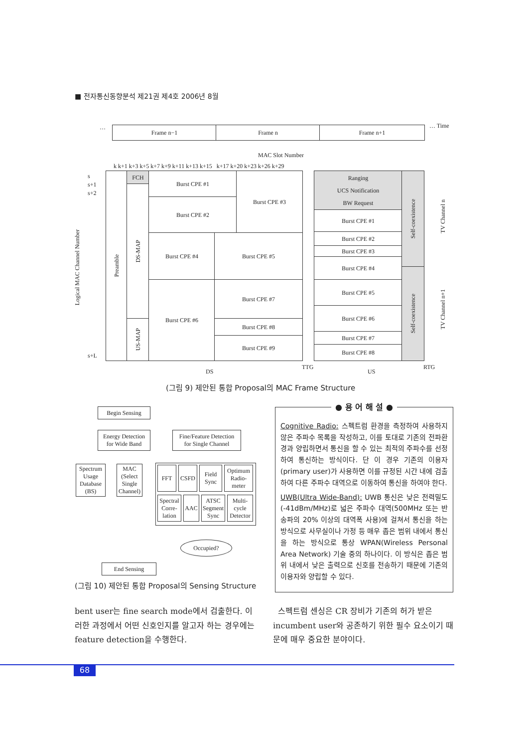■ 전자통신동향분석 제21권 제4호 2006년 8월
… Frame n−1 Frame n Frame n+1 … Time
MAC Slot Number
k k+1 k+3 k+5 k+7 k+9 k+11 k+13 k+15 k+17 k+20 k+23 k+26 k+29
s
s+1
s+2
s+L
Logical MAC Channel Number
Preamble
FCH
DS-MAP
US-MAP
Burst CPE #1
Burst CPE #2
Burst CPE #3
Burst CPE #4 Burst CPE #5
Burst CPE #6 Burst CPE #7
Burst CPE #8
Burst CPE #9
Ranging
UCS Notification
BW Request
Burst CPE #1
Burst CPE #2
Burst CPE #3
Burst CPE #4
Burst CPE #5
Burst CPE #6
Burst CPE #7
Burst CPE #8
Self-coexistence
Self-coexistence
TV Channel n
TV Channel n+1
DS
TTG
US
RTG
(그림 9) 제안된 통합 Proposal의 MAC Frame Structure
Begin Sensing
Energy Detection
for Wide Band
Fine/Feature Detection
for Single Channel
Spectrum Usage Database (BS)
MAC (Select Single Channel)
FFT CSFD
Field Sync
Optimum Radio-meter
Spectral Corre-lation
AAC
ATSC Segment Sync
Multi-cycle Detector
Occupied?
End Sensing
(그림 10) 제안된 통합 Proposal의 Sensing Structure
● 용 어 해 설 ●
Cognitive Radio: 스펙트럼 환경을 측정하여 사용하지 않은 주파수 목록을 작성하고, 이를 토대로 기존의 전파환경과 양립하면서 통신을 할 수 있는 최적의 주파수를 선정하여 통신하는 방식이다. 단 이 경우 기존의 이용자(primary user)가 사용하면 이를 규정된 시간 내에 검출하여 다른 주파수 대역으로 이동하여 통신을 하여야 한다.
UWB(Ultra Wide-Band): UWB 통신은 낮은 전력밀도(-41dBm/MHz)로 넓은 주파수 대역(500MHz 또는 반송파의 20% 이상의 대역폭 사용)에 걸쳐서 통신을 하는 방식으로 사무실이나 가정 등 매우 좁은 범위 내에서 통신을 하는 방식으로 통상 WPAN(Wireless Personal Area Network) 기술 중의 하나이다. 이 방식은 좁은 범위 내에서 낮은 출력으로 신호를 전송하기 때문에 기존의 이용자와 양립할 수 있다.
bent user는 fine search mode에서 검출한다. 이러한 과정에서 어떤 신호인지를 알고자 하는 경우에는 feature detection을 수행한다.
스펙트럼 센싱은 CR 장비가 기존의 허가 받은 incumbent user와 공존하기 위한 필수 요소이기 때문에 매우 중요한 분야이다.
68